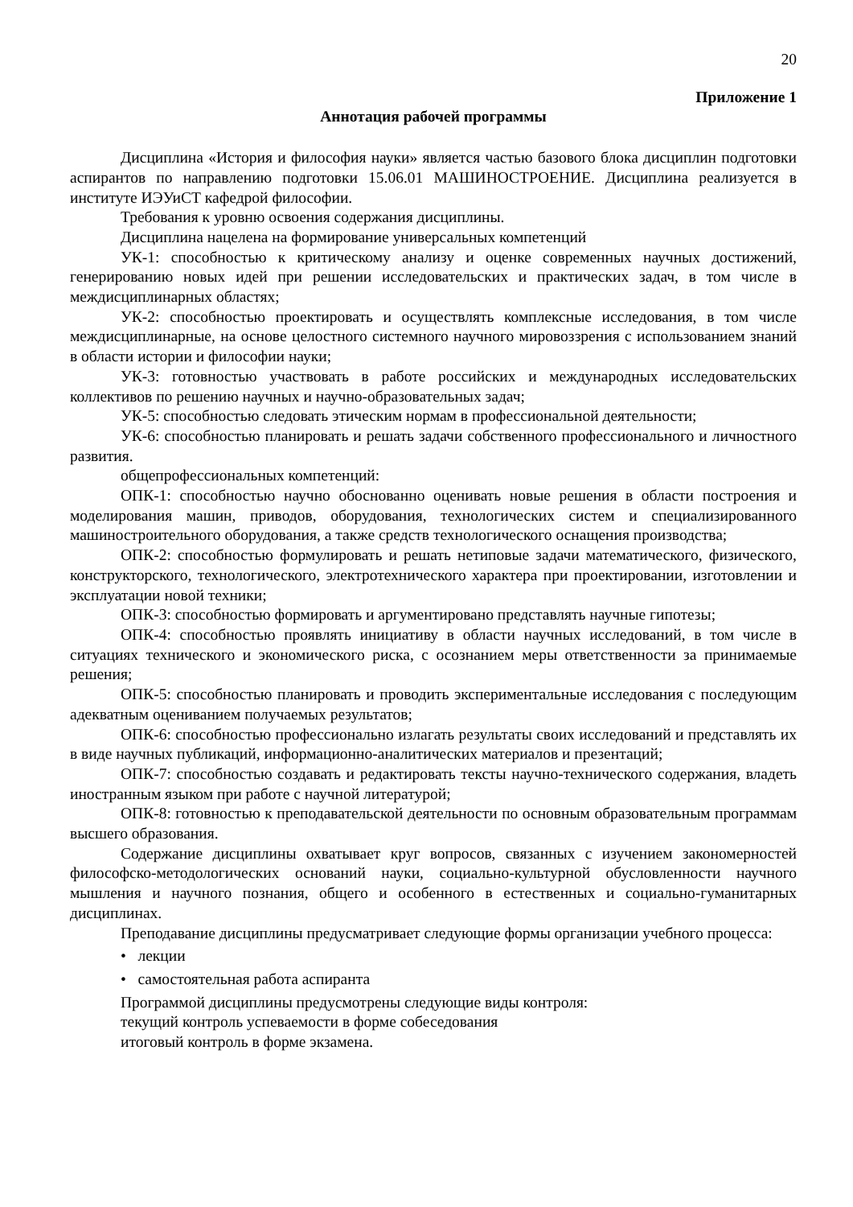20
Приложение 1
Аннотация рабочей программы
Дисциплина «История и философия науки» является частью базового блока дисциплин подготовки аспирантов по направлению подготовки 15.06.01 МАШИНОСТРОЕНИЕ. Дисциплина реализуется в институте ИЭУиСТ кафедрой философии.
Требования к уровню освоения содержания дисциплины.
Дисциплина нацелена на формирование универсальных компетенций
УК-1: способностью к критическому анализу и оценке современных научных достижений, генерированию новых идей при решении исследовательских и практических задач, в том числе в междисциплинарных областях;
УК-2: способностью проектировать и осуществлять комплексные исследования, в том числе междисциплинарные, на основе целостного системного научного мировоззрения с использованием знаний в области истории и философии науки;
УК-3: готовностью участвовать в работе российских и международных исследовательских коллективов по решению научных и научно-образовательных задач;
УК-5: способностью следовать этическим нормам в профессиональной деятельности;
УК-6: способностью планировать и решать задачи собственного профессионального и личностного развития.
общепрофессиональных компетенций:
ОПК-1: способностью научно обоснованно оценивать новые решения в области построения и моделирования машин, приводов, оборудования, технологических систем и специализированного машиностроительного оборудования, а также средств технологического оснащения производства;
ОПК-2: способностью формулировать и решать нетиповые задачи математического, физического, конструкторского, технологического, электротехнического характера при проектировании, изготовлении и эксплуатации новой техники;
ОПК-3: способностью формировать и аргументировано представлять научные гипотезы;
ОПК-4: способностью проявлять инициативу в области научных исследований, в том числе в ситуациях технического и экономического риска, с осознанием меры ответственности за принимаемые решения;
ОПК-5: способностью планировать и проводить экспериментальные исследования с последующим адекватным оцениванием получаемых результатов;
ОПК-6: способностью профессионально излагать результаты своих исследований и представлять их в виде научных публикаций, информационно-аналитических материалов и презентаций;
ОПК-7: способностью создавать и редактировать тексты научно-технического содержания, владеть иностранным языком при работе с научной литературой;
ОПК-8: готовностью к преподавательской деятельности по основным образовательным программам высшего образования.
Содержание дисциплины охватывает круг вопросов, связанных с изучением закономерностей философско-методологических оснований науки, социально-культурной обусловленности научного мышления и научного познания, общего и особенного в естественных и социально-гуманитарных дисциплинах.
Преподавание дисциплины предусматривает следующие формы организации учебного процесса:
• лекции
• самостоятельная работа аспиранта
Программой дисциплины предусмотрены следующие виды контроля:
текущий контроль успеваемости в форме собеседования
итоговый контроль в форме экзамена.